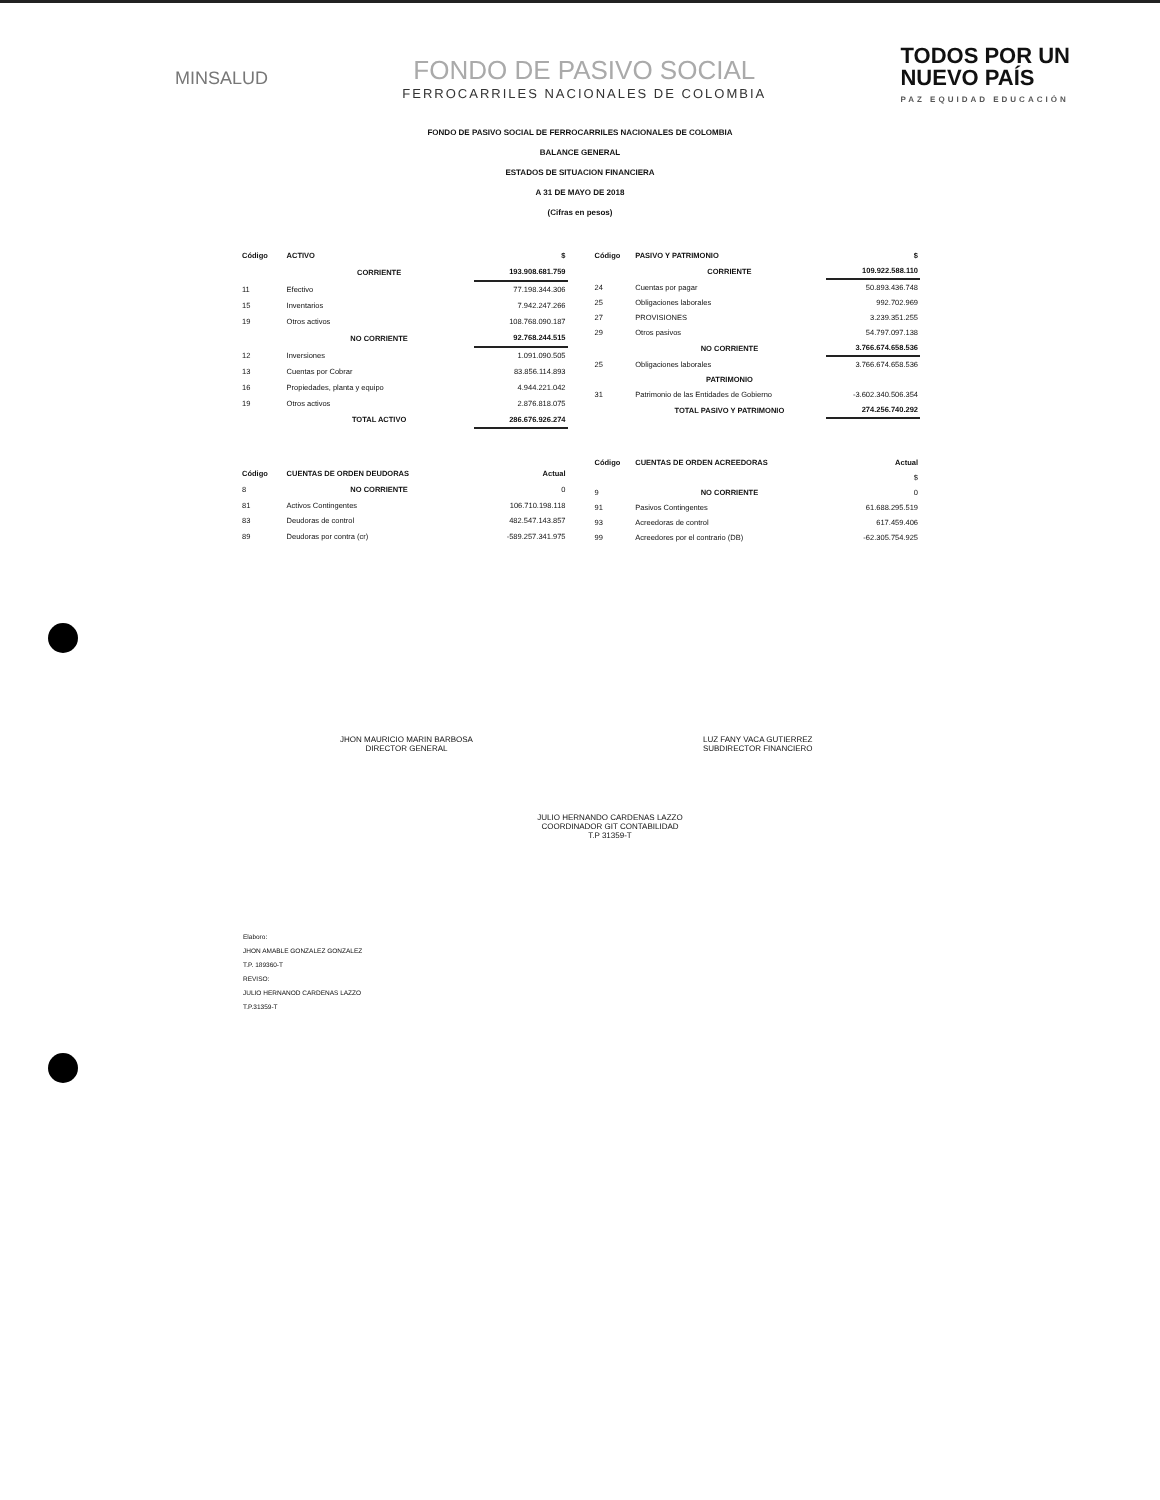MINSALUD
FONDO DE PASIVO SOCIAL
FERROCARRILES NACIONALES DE COLOMBIA
TODOS POR UN
NUEVO PAÍS
PAZ EQUIDAD EDUCACIÓN
FONDO DE PASIVO SOCIAL DE FERROCARRILES NACIONALES DE COLOMBIA
BALANCE GENERAL
ESTADOS DE SITUACION FINANCIERA
A 31 DE MAYO DE 2018
(Cifras en pesos)
| Código | ACTIVO | $ |
| --- | --- | --- |
| | CORRIENTE | 193.908.681.759 |
| 11 | Efectivo | 77.198.344.306 |
| 15 | Inventarios | 7.942.247.266 |
| 19 | Otros activos | 108.768.090.187 |
| | NO CORRIENTE | 92.768.244.515 |
| 12 | Inversiones | 1.091.090.505 |
| 13 | Cuentas por Cobrar | 83.856.114.893 |
| 16 | Propiedades, planta y equipo | 4.944.221.042 |
| 19 | Otros activos | 2.876.818.075 |
| | TOTAL ACTIVO | 286.676.926.274 |
| Código | CUENTAS DE ORDEN DEUDORAS | Actual |
| 8 | NO CORRIENTE | 0 |
| 81 | Activos Contingentes | 106.710.198.118 |
| 83 | Deudoras de control | 482.547.143.857 |
| 89 | Deudoras por contra (cr) | -589.257.341.975 |
| Código | PASIVO Y PATRIMONIO | $ |
| --- | --- | --- |
| | CORRIENTE | 109.922.588.110 |
| 24 | Cuentas por pagar | 50.893.436.748 |
| 25 | Obligaciones laborales | 992.702.969 |
| 27 | PROVISIONES | 3.239.351.255 |
| 29 | Otros pasivos | 54.797.097.138 |
| | NO CORRIENTE | 3.766.674.658.536 |
| 25 | Obligaciones laborales | 3.766.674.658.536 |
| | PATRIMONIO | |
| 31 | Patrimonio de las Entidades de Gobierno | -3.602.340.506.354 |
| | TOTAL PASIVO Y PATRIMONIO | 274.256.740.292 |
| Código | CUENTAS DE ORDEN ACREEDORAS | Actual |
| | | $ |
| 9 | NO CORRIENTE | 0 |
| 91 | Pasivos Contingentes | 61.688.295.519 |
| 93 | Acreedoras de control | 617.459.406 |
| 99 | Acreedores por el contrario (DB) | -62.305.754.925 |
JHON MAURICIO MARIN BARBOSA
DIRECTOR GENERAL
LUZ FANY VACA GUTIERREZ
SUBDIRECTOR FINANCIERO
JULIO HERNANDO CARDENAS LAZZO
COORDINADOR GIT CONTABILIDAD
T.P 31359-T
Elaboro:
JHON AMABLE GONZALEZ GONZALEZ
T.P. 189360-T
REVISO:
JULIO HERNANOD CARDENAS LAZZO
T.P.31359-T